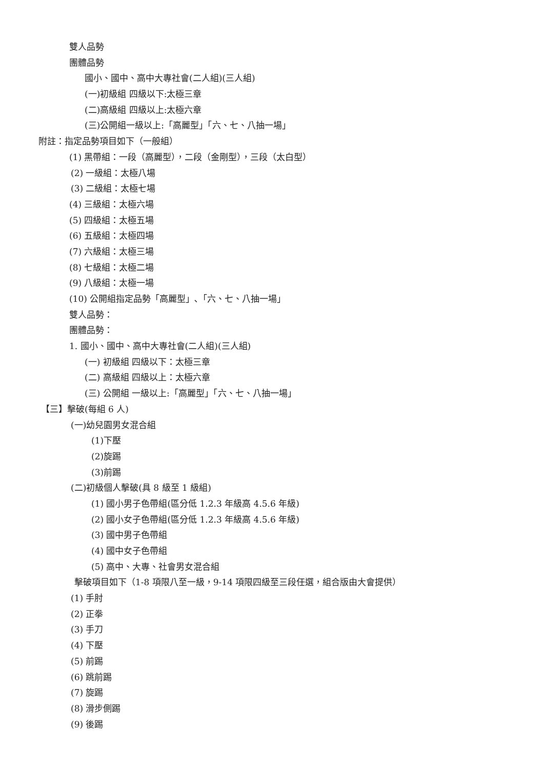雙人品勢
團體品勢
國小、國中、高中大專社會(二人組)(三人組)
(一)初級組 四級以下:太極三章
(二)高級組 四級以上:太極六章
(三)公開組一級以上:「高麗型」「六、七、八抽一場」
附註：指定品勢項目如下（一般組）
(1) 黑帶組：一段（高麗型），二段（金剛型），三段（太白型）
(2) 一級組：太極八場
(3) 二級組：太極七場
(4) 三級組：太極六場
(5) 四級組：太極五場
(6) 五級組：太極四場
(7) 六級組：太極三場
(8) 七級組：太極二場
(9) 八級組：太極一場
(10) 公開組指定品勢「高麗型」､「六、七、八抽一場」
雙人品勢：
團體品勢：
1. 國小、國中、高中大專社會(二人組)(三人組)
(一) 初級組 四級以下：太極三章
(二) 高級組 四級以上：太極六章
(三) 公開組 一級以上:「高麗型」「六、七、八抽一場」
【三】擊破(每組 6 人)
(一)幼兒園男女混合組
(1)下壓
(2)旋踢
(3)前踢
(二)初級個人擊破(具 8 級至 1 級組)
(1) 國小男子色帶組(區分低 1.2.3 年級高 4.5.6 年級)
(2) 國小女子色帶組(區分低 1.2.3 年級高 4.5.6 年級)
(3) 國中男子色帶組
(4) 國中女子色帶組
(5) 高中、大專、社會男女混合組
擊破項目如下（1-8 項限八至一級，9-14 項限四級至三段任選，組合版由大會提供）
(1) 手肘
(2) 正拳
(3) 手刀
(4) 下壓
(5) 前踢
(6) 跳前踢
(7) 旋踢
(8) 滑步側踢
(9) 後踢